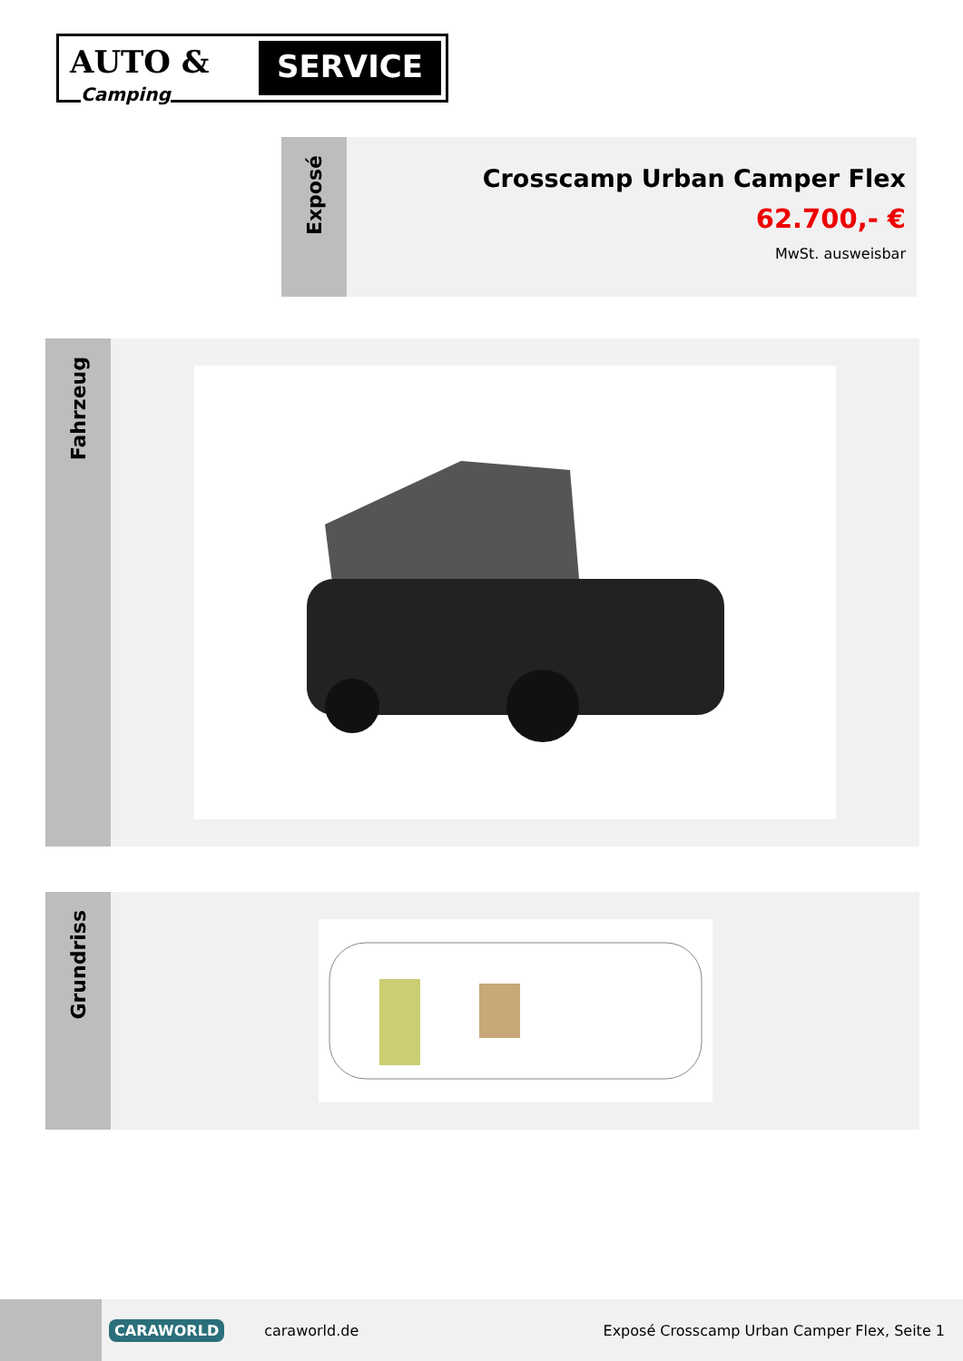AUTO &
SERVICE
Camping
Exposé
Crosscamp Urban Camper Flex
62.700,- €
MwSt. ausweisbar
Fahrzeug
Grundriss
CARAWORLD
caraworld.de
Exposé Crosscamp Urban Camper Flex, Seite 1